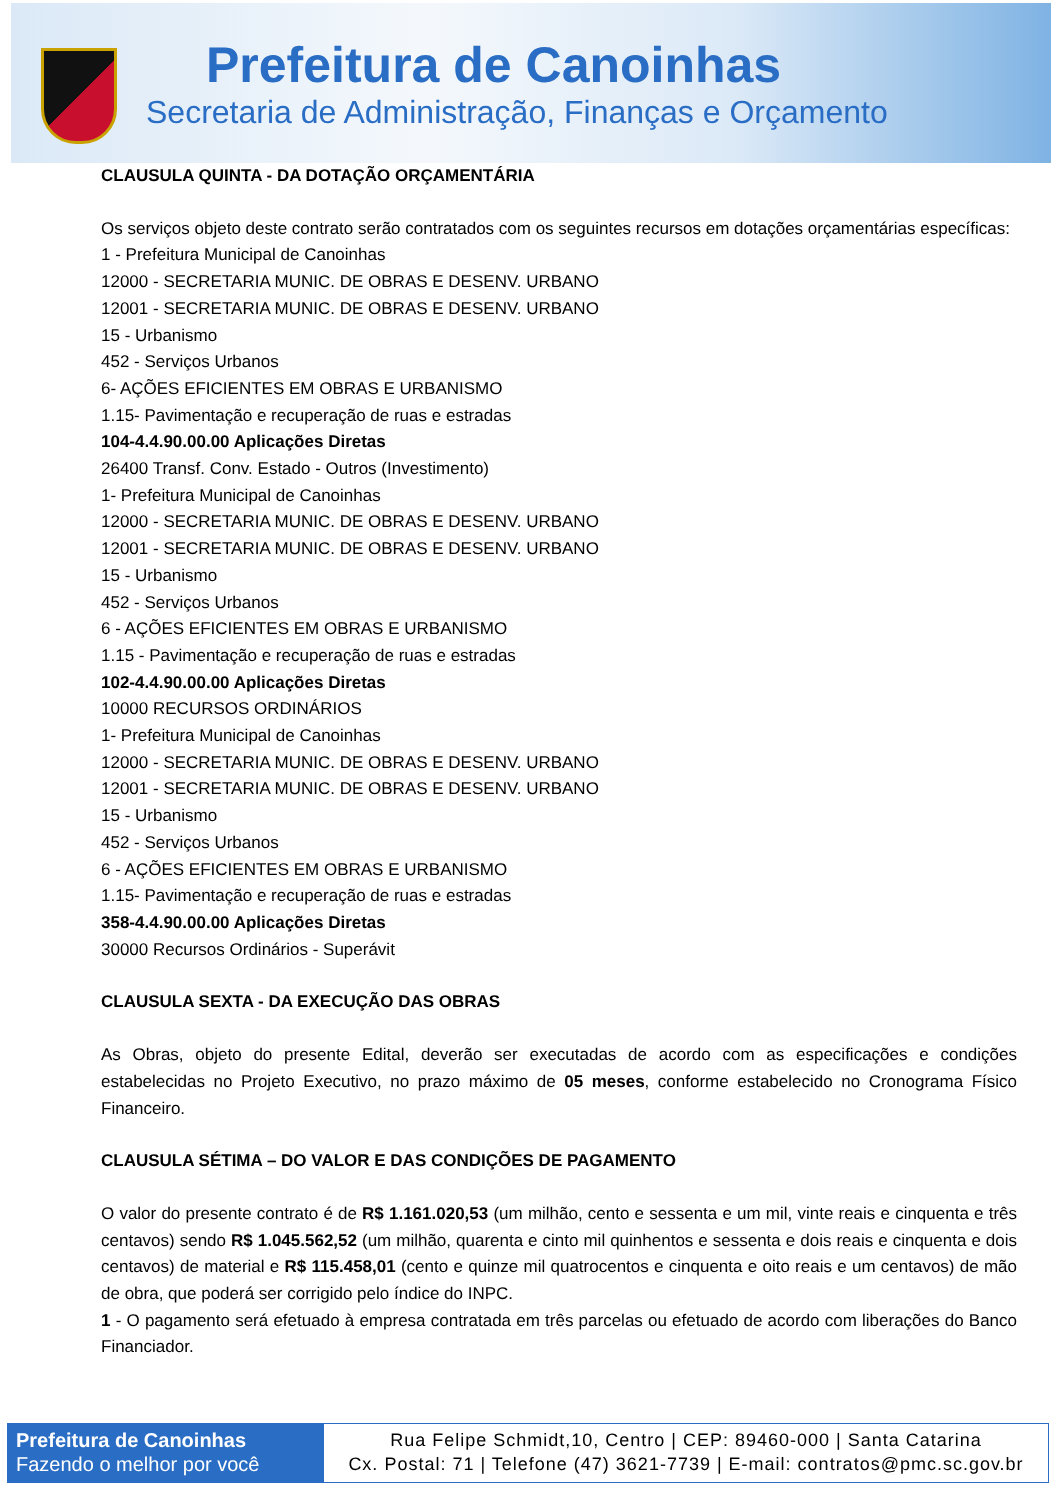Prefeitura de Canoinhas
Secretaria de Administração, Finanças e Orçamento
CLAUSULA QUINTA - DA DOTAÇÃO ORÇAMENTÁRIA
Os serviços objeto deste contrato serão contratados com os seguintes recursos em dotações orçamentárias específicas:
1 - Prefeitura Municipal de Canoinhas
12000 - SECRETARIA MUNIC. DE OBRAS E DESENV. URBANO
12001 - SECRETARIA MUNIC. DE OBRAS E DESENV. URBANO
15 - Urbanismo
452 - Serviços Urbanos
6- AÇÕES EFICIENTES EM OBRAS E URBANISMO
1.15- Pavimentação e recuperação de ruas e estradas
104-4.4.90.00.00 Aplicações Diretas
26400 Transf. Conv. Estado - Outros (Investimento)
1- Prefeitura Municipal de Canoinhas
12000 - SECRETARIA MUNIC. DE OBRAS E DESENV. URBANO
12001 - SECRETARIA MUNIC. DE OBRAS E DESENV. URBANO
15 - Urbanismo
452 - Serviços Urbanos
6 - AÇÕES EFICIENTES EM OBRAS E URBANISMO
1.15 - Pavimentação e recuperação de ruas e estradas
102-4.4.90.00.00 Aplicações Diretas
10000 RECURSOS ORDINÁRIOS
1- Prefeitura Municipal de Canoinhas
12000 - SECRETARIA MUNIC. DE OBRAS E DESENV. URBANO
12001 - SECRETARIA MUNIC. DE OBRAS E DESENV. URBANO
15 - Urbanismo
452 - Serviços Urbanos
6 - AÇÕES EFICIENTES EM OBRAS E URBANISMO
1.15- Pavimentação e recuperação de ruas e estradas
358-4.4.90.00.00 Aplicações Diretas
30000 Recursos Ordinários - Superávit
CLAUSULA SEXTA - DA EXECUÇÃO DAS OBRAS
As Obras, objeto do presente Edital, deverão ser executadas de acordo com as especificações e condições estabelecidas no Projeto Executivo, no prazo máximo de 05 meses, conforme estabelecido no Cronograma Físico Financeiro.
CLAUSULA SÉTIMA – DO VALOR E DAS CONDIÇÕES DE PAGAMENTO
O valor do presente contrato é de R$ 1.161.020,53 (um milhão, cento e sessenta e um mil, vinte reais e cinquenta e três centavos) sendo R$ 1.045.562,52 (um milhão, quarenta e cinto mil quinhentos e sessenta e dois reais e cinquenta e dois centavos) de material e R$ 115.458,01 (cento e quinze mil quatrocentos e cinquenta e oito reais e um centavos) de mão de obra, que poderá ser corrigido pelo índice do INPC.
1 - O pagamento será efetuado à empresa contratada em três parcelas ou efetuado de acordo com liberações do Banco Financiador.
Prefeitura de Canoinhas
Fazendo o melhor por você
Rua Felipe Schmidt,10, Centro | CEP: 89460-000 | Santa Catarina
Cx. Postal: 71 | Telefone (47) 3621-7739 | E-mail: contratos@pmc.sc.gov.br